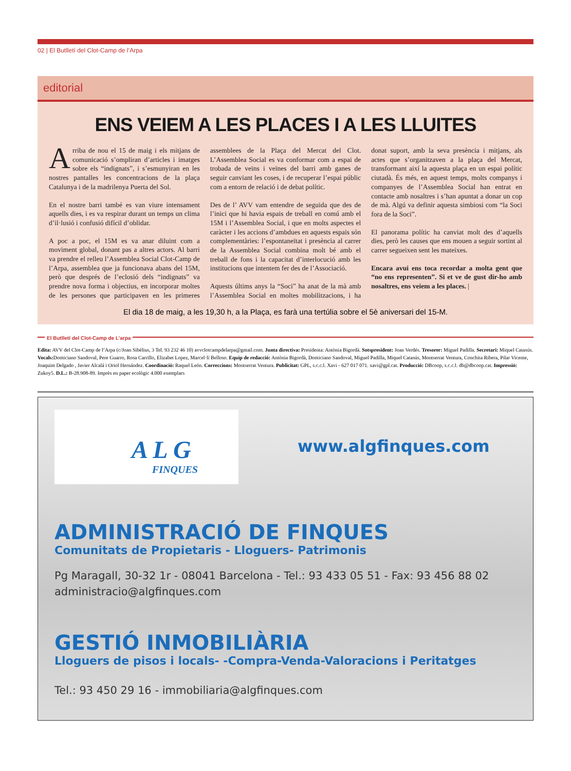02 | El Butlletí del Clot-Camp de l’Arpa
editorial
ENS VEIEM A LES PLACES I A LES LLUITES
Arriba de nou el 15 de maig i els mitjans de comunicació s’ompliran d’articles i imatges sobre els “indignats”, i s’esmunyiran en les nostres pantalles les concentracions de la plaça Catalunya i de la madrilenya Puerta del Sol.
En el nostre barri també es van viure intensament aquells dies, i es va respirar durant un temps un clima d’il·lusió i confusió difícil d’oblidar.
A poc a poc, el 15M es va anar diluint com a moviment global, donant pas a altres actors. Al barri va prendre el relleu l’Assemblea Social Clot-Camp de l’Arpa, assemblea que ja funcionava abans del 15M, però que després de l’eclosió dels “indignats” va prendre nova forma i objectius, en incorporar moltes de les persones que participaven en les primeres assemblees de la Plaça del Mercat del Clot. L’Assemblea Social es va conformar com a espai de trobada de veïns i veïnes del barri amb ganes de seguir canviant les coses, i de recuperar l’espai públic com a entorn de relació i de debat polític.
Des de l’ AVV vam entendre de seguida que des de l’inici que hi havia espais de treball en comú amb el 15M i l’Assemblea Social, i que en molts aspectes el caràcter i les accions d’ambdues en aquests espais són complementàries: l’espontaneïtat i presència al carrer de la Assemblea Social combina molt bé amb el treball de fons i la capacitat d’interlocució amb les institucions que intentem fer des de l’Associació.
Aquests últims anys la “Soci” ha anat de la mà amb l’Assemblea Social en moltes mobilitzacions, i ha donat suport, amb la seva presència i mitjans, als actes que s’organitzaven a la plaça del Mercat, transformant així la aquesta plaça en un espai polític ciutadà. És més, en aquest temps, molts companys i companyes de l’Assemblea Social han entrat en contacte amb nosaltres i s’han apuntat a donar un cop de mà. Algú va definir aquesta simbiosi com “la Soci fora de la Soci”.
El panorama polític ha canviat molt des d’aquells dies, però les causes que ens mouen a seguir sortint al carrer segueixen sent les mateixes.
Encara avui ens toca recordar a molta gent que “no ens representen”. Si et ve de gust dir-ho amb nosaltres, ens veiem a les places. |
El dia 18 de maig, a les 19,30 h, a la Plaça, es farà una tertúlia sobre el 5è aniversari del 15-M.
El Butlletí del Clot-Camp de L’arpa
Edita: AVV del Clot-Camp de l’Arpa (c/Joan Sibèlius, 3 Tel. 93 232 46 10) avvclotcampdelarpa@gmail.com. Junta directiva: Presidenta: Antònia Bigordà. Sotspresident: Joan Verdés. Tresorer: Miguel Padilla. Secretari: Miquel Catasús. Vocals: Domiciano Sandoval, Pere Guarro, Rosa Carrillo, Elizabet Lopez, Marcel·lí Belloso. Equip de redacció: Antònia Bigordà, Domiciano Sandoval, Miguel Padilla, Miquel Catasús, Montserrat Ventura, Conchita Ribera, Pilar Vicente, Joaquim Delgado , Javier Alcalá i Oriol Hernández. Coordinació: Raquel León. Correccions: Montserrat Ventura. Publicitat: GPL, s.c.c.l. Xavi - 627 017 071. xavi@gpl.cat. Producció: DBcoop, s.c.c.l. db@dbcoop.cat. Impressió: Zukoy5. D.L.: B-28.908-89. Imprès en paper ecològic 4.000 exemplars
A L G
FINQUES
www.algfinques.com
ADMINISTRACIÓ DE FINQUES
Comunitats de Propietaris - Lloguers- Patrimonis
Pg Maragall, 30-32 1r - 08041 Barcelona - Tel.: 93 433 05 51 - Fax: 93 456 88 02
administracio@algfinques.com
GESTIÓ INMOBILIÀRIA
Lloguers de pisos i locals- -Compra-Venda-Valoracions i Peritatges
Tel.: 93 450 29 16 - immobiliaria@algfinques.com